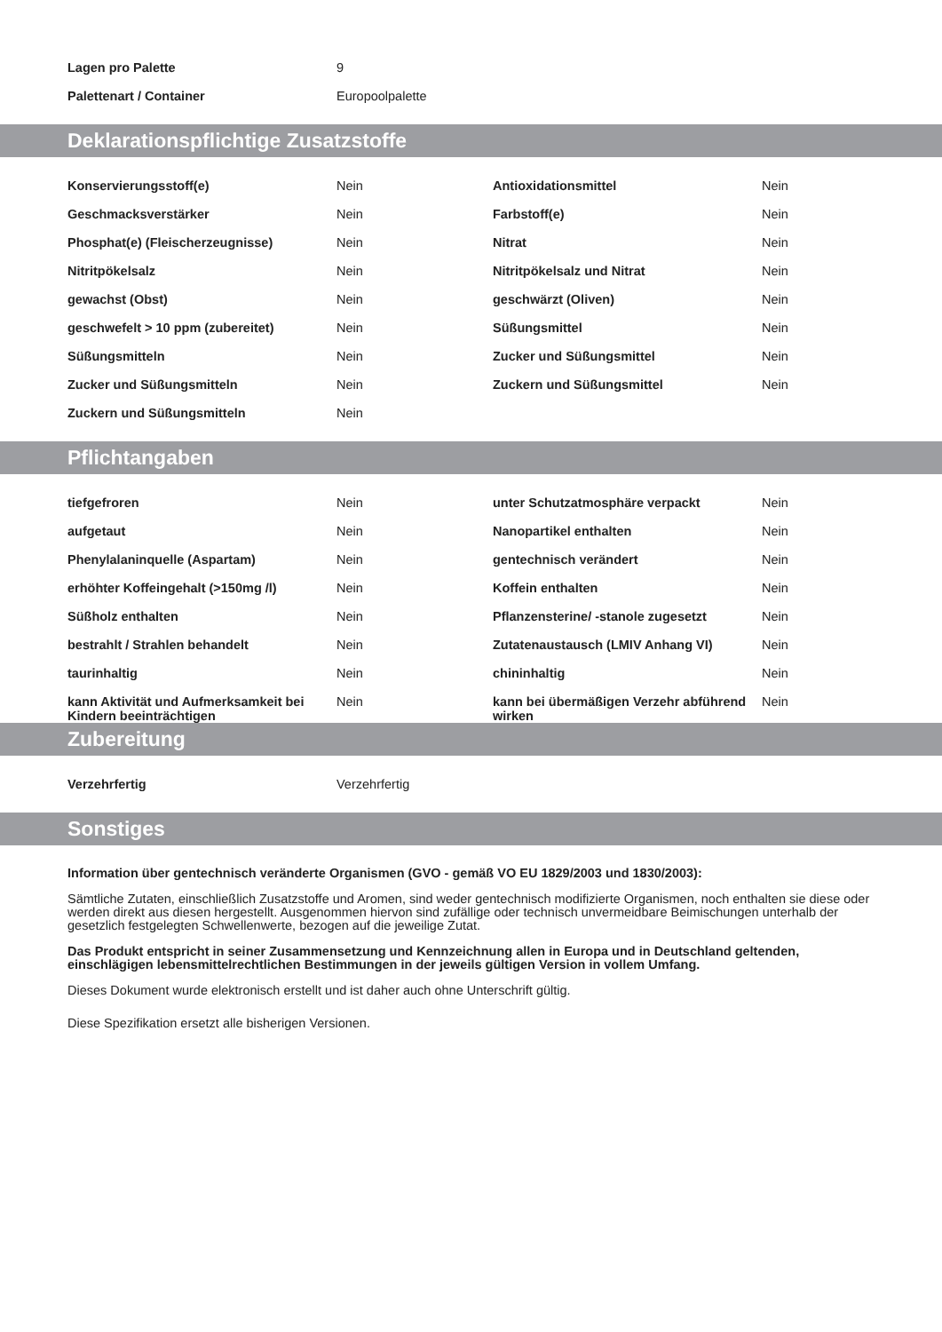| Lagen pro Palette | 9 |
| Palettenart / Container | Europoolpalette |
Deklarationspflichtige Zusatzstoffe
| Konservierungsstoff(e) | Nein | Antioxidationsmittel | Nein |
| Geschmacksverstärker | Nein | Farbstoff(e) | Nein |
| Phosphat(e) (Fleischerzeugnisse) | Nein | Nitrat | Nein |
| Nitritpökelsalz | Nein | Nitritpökelsalz und Nitrat | Nein |
| gewachst (Obst) | Nein | geschwärzt (Oliven) | Nein |
| geschwefelt > 10 ppm (zubereitet) | Nein | Süßungsmittel | Nein |
| Süßungsmitteln | Nein | Zucker und Süßungsmittel | Nein |
| Zucker und Süßungsmitteln | Nein | Zuckern und Süßungsmittel | Nein |
| Zuckern und Süßungsmitteln | Nein | | |
Pflichtangaben
| tiefgefroren | Nein | unter Schutzatmosphäre verpackt | Nein |
| aufgetaut | Nein | Nanopartikel enthalten | Nein |
| Phenylalaninquelle (Aspartam) | Nein | gentechnisch verändert | Nein |
| erhöhter Koffeingehalt (>150mg /l) | Nein | Koffein enthalten | Nein |
| Süßholz enthalten | Nein | Pflanzensterine/ -stanole zugesetzt | Nein |
| bestrahlt / Strahlen behandelt | Nein | Zutatenaustausch (LMIV Anhang VI) | Nein |
| taurinhaltig | Nein | chininhaltig | Nein |
| kann Aktivität und Aufmerksamkeit bei Kindern beeinträchtigen | Nein | kann bei übermäßigen Verzehr abführend wirken | Nein |
Zubereitung
| Verzehrfertig | Verzehrfertig |
Sonstiges
Information über gentechnisch veränderte Organismen (GVO - gemäß VO EU 1829/2003 und 1830/2003):
Sämtliche Zutaten, einschließlich Zusatzstoffe und Aromen, sind weder gentechnisch modifizierte Organismen, noch enthalten sie diese oder werden direkt aus diesen hergestellt. Ausgenommen hiervon sind zufällige oder technisch unvermeidbare Beimischungen unterhalb der gesetzlich festgelegten Schwellenwerte, bezogen auf die jeweilige Zutat.
Das Produkt entspricht in seiner Zusammensetzung und Kennzeichnung allen in Europa und in Deutschland geltenden, einschlägigen lebensmittelrechtlichen Bestimmungen in der jeweils gültigen Version in vollem Umfang.
Dieses Dokument wurde elektronisch erstellt und ist daher auch ohne Unterschrift gültig.
Diese Spezifikation ersetzt alle bisherigen Versionen.